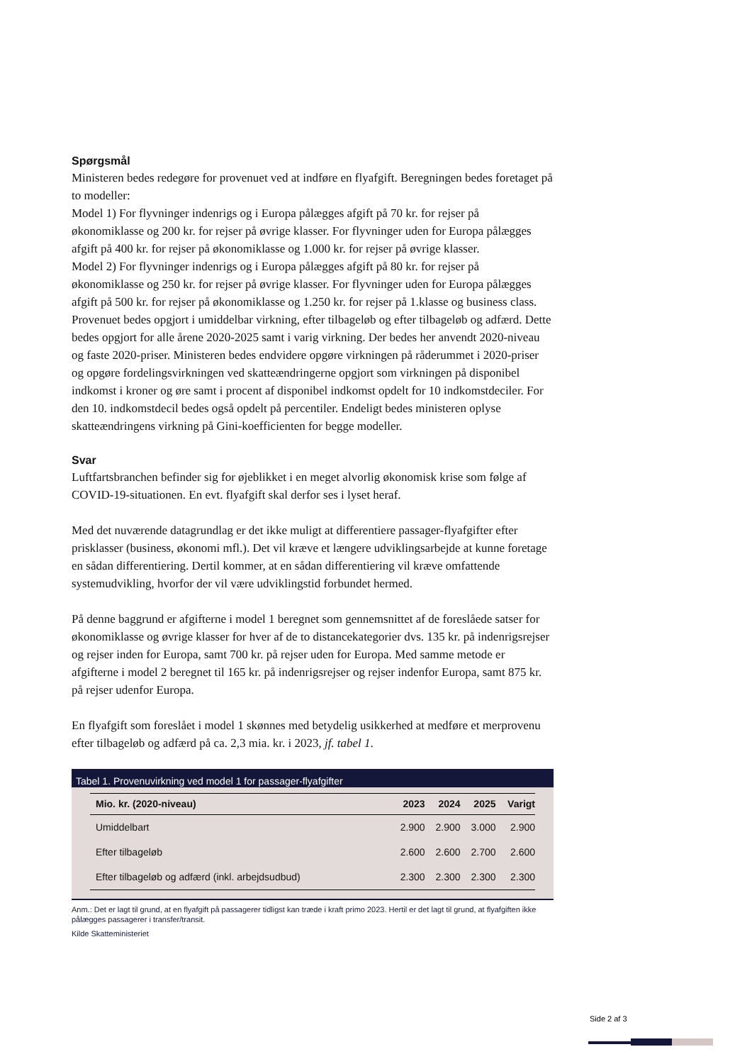Spørgsmål
Ministeren bedes redegøre for provenuet ved at indføre en flyafgift. Beregningen bedes foretaget på to modeller:
Model 1) For flyvninger indenrigs og i Europa pålægges afgift på 70 kr. for rejser på økonomiklasse og 200 kr. for rejser på øvrige klasser. For flyvninger uden for Europa pålægges afgift på 400 kr. for rejser på økonomiklasse og 1.000 kr. for rejser på øvrige klasser.
Model 2) For flyvninger indenrigs og i Europa pålægges afgift på 80 kr. for rejser på økonomiklasse og 250 kr. for rejser på øvrige klasser. For flyvninger uden for Europa pålægges afgift på 500 kr. for rejser på økonomiklasse og 1.250 kr. for rejser på 1.klasse og business class.
Provenuet bedes opgjort i umiddelbar virkning, efter tilbageløb og efter tilbageløb og adfærd. Dette bedes opgjort for alle årene 2020-2025 samt i varig virkning. Der bedes her anvendt 2020-niveau og faste 2020-priser. Ministeren bedes endvidere opgøre virkningen på råderummet i 2020-priser og opgøre fordelingsvirkningen ved skatteændringerne opgjort som virkningen på disponibel indkomst i kroner og øre samt i procent af disponibel indkomst opdelt for 10 indkomstdeciler. For den 10. indkomstdecil bedes også opdelt på percentiler. Endeligt bedes ministeren oplyse skatteændringens virkning på Gini-koefficienten for begge modeller.
Svar
Luftfartsbranchen befinder sig for øjeblikket i en meget alvorlig økonomisk krise som følge af COVID-19-situationen. En evt. flyafgift skal derfor ses i lyset heraf.
Med det nuværende datagrundlag er det ikke muligt at differentiere passager-flyafgifter efter prisklasser (business, økonomi mfl.). Det vil kræve et længere udviklingsarbejde at kunne foretage en sådan differentiering. Dertil kommer, at en sådan differentiering vil kræve omfattende systemudvikling, hvorfor der vil være udviklingstid forbundet hermed.
På denne baggrund er afgifterne i model 1 beregnet som gennemsnittet af de foreslåede satser for økonomiklasse og øvrige klasser for hver af de to distancekategorier dvs. 135 kr. på indenrigsrejser og rejser inden for Europa, samt 700 kr. på rejser uden for Europa. Med samme metode er afgifterne i model 2 beregnet til 165 kr. på indenrigsrejser og rejser indenfor Europa, samt 875 kr. på rejser udenfor Europa.
En flyafgift som foreslået i model 1 skønnes med betydelig usikkerhed at medføre et merprovenu efter tilbageløb og adfærd på ca. 2,3 mia. kr. i 2023, jf. tabel 1.
Tabel 1. Provenuvirkning ved model 1 for passager-flyafgifter
| Mio. kr. (2020-niveau) | 2023 | 2024 | 2025 | Varigt |
| --- | --- | --- | --- | --- |
| Umiddelbart | 2.900 | 2.900 | 3.000 | 2.900 |
| Efter tilbageløb | 2.600 | 2.600 | 2.700 | 2.600 |
| Efter tilbageløb og adfærd (inkl. arbejdsudbud) | 2.300 | 2.300 | 2.300 | 2.300 |
Anm.: Det er lagt til grund, at en flyafgift på passagerer tidligst kan træde i kraft primo 2023. Hertil er det lagt til grund, at flyafgiften ikke pålægges passagerer i transfer/transit.
Kilde Skatteministeriet
Side 2 af 3